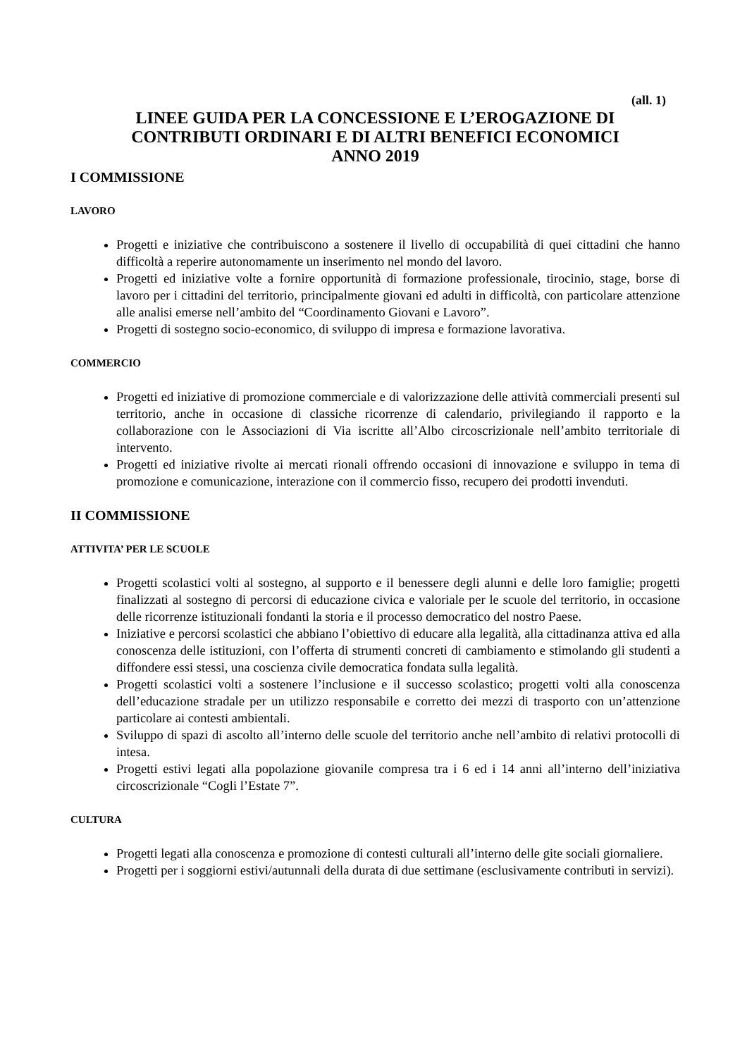(all. 1)
LINEE GUIDA PER LA CONCESSIONE E L’EROGAZIONE DI
CONTRIBUTI ORDINARI E DI ALTRI BENEFICI ECONOMICI
ANNO 2019
I COMMISSIONE
LAVORO
Progetti e iniziative che contribuiscono a sostenere il livello di occupabilità di quei cittadini che hanno difficoltà a reperire autonomamente un inserimento nel mondo del lavoro.
Progetti ed iniziative volte a fornire opportunità di formazione professionale, tirocinio, stage, borse di lavoro per i cittadini del territorio, principalmente giovani ed adulti in difficoltà, con particolare attenzione alle analisi emerse nell’ambito del “Coordinamento Giovani e Lavoro”.
Progetti di sostegno socio-economico, di sviluppo di impresa e formazione lavorativa.
COMMERCIO
Progetti ed iniziative di promozione commerciale e di valorizzazione delle attività commerciali presenti sul territorio, anche in occasione di classiche ricorrenze di calendario, privilegiando il rapporto e la collaborazione con le Associazioni di Via iscritte all’Albo circoscrizionale nell’ambito territoriale di intervento.
Progetti ed iniziative rivolte ai mercati rionali offrendo occasioni di innovazione e sviluppo in tema di promozione e comunicazione, interazione con il commercio fisso, recupero dei prodotti invenduti.
II COMMISSIONE
ATTIVITA’ PER LE SCUOLE
Progetti scolastici volti al sostegno, al supporto e il benessere degli alunni e delle loro famiglie; progetti finalizzati al sostegno di percorsi di educazione civica e valoriale per le scuole del territorio, in occasione delle ricorrenze istituzionali fondanti la storia e il processo democratico del nostro Paese.
Iniziative e percorsi scolastici che abbiano l’obiettivo di educare alla legalità, alla cittadinanza attiva ed alla conoscenza delle istituzioni, con l’offerta di strumenti concreti di cambiamento e stimolando gli studenti a diffondere essi stessi, una coscienza civile democratica fondata sulla legalità.
Progetti scolastici volti a sostenere l’inclusione e il successo scolastico; progetti volti alla conoscenza dell’educazione stradale per un utilizzo responsabile e corretto dei mezzi di trasporto con un’attenzione particolare ai contesti ambientali.
Sviluppo di spazi di ascolto all’interno delle scuole del territorio anche nell’ambito di relativi protocolli di intesa.
Progetti estivi legati alla popolazione giovanile compresa tra i 6 ed i 14 anni all’interno dell’iniziativa circoscrizionale “Cogli l’Estate 7”.
CULTURA
Progetti legati alla conoscenza e promozione di contesti culturali all’interno delle gite sociali giornaliere.
Progetti per i soggiorni estivi/autunnali della durata di due settimane (esclusivamente contributi in servizi).